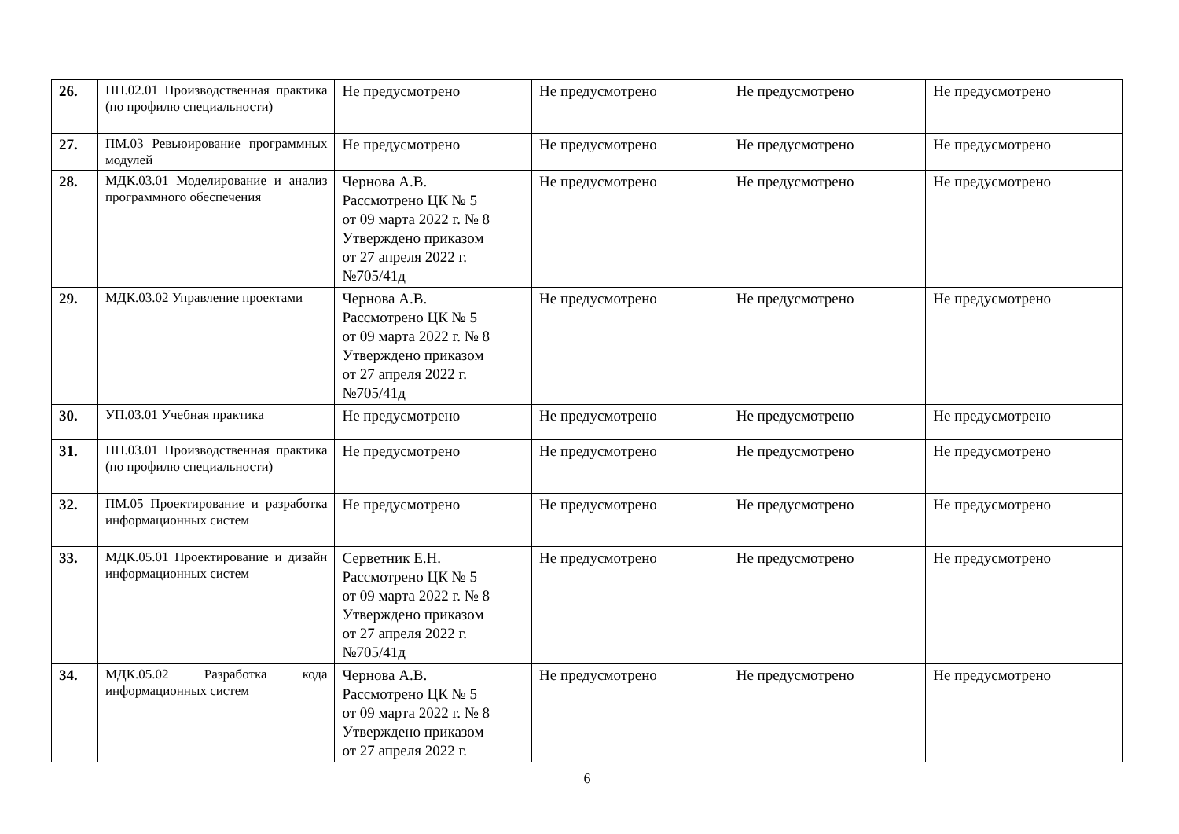| 26. | ПП.02.01 Производственная практика (по профилю специальности) | Не предусмотрено | Не предусмотрено | Не предусмотрено | Не предусмотрено |
| 27. | ПМ.03 Ревьюирование программных модулей | Не предусмотрено | Не предусмотрено | Не предусмотрено | Не предусмотрено |
| 28. | МДК.03.01 Моделирование и анализ программного обеспечения | Чернова А.В. Рассмотрено ЦК № 5 от 09 марта 2022 г. № 8 Утверждено приказом от 27 апреля 2022 г. №705/41д | Не предусмотрено | Не предусмотрено | Не предусмотрено |
| 29. | МДК.03.02 Управление проектами | Чернова А.В. Рассмотрено ЦК № 5 от 09 марта 2022 г. № 8 Утверждено приказом от 27 апреля 2022 г. №705/41д | Не предусмотрено | Не предусмотрено | Не предусмотрено |
| 30. | УП.03.01 Учебная практика | Не предусмотрено | Не предусмотрено | Не предусмотрено | Не предусмотрено |
| 31. | ПП.03.01 Производственная практика (по профилю специальности) | Не предусмотрено | Не предусмотрено | Не предусмотрено | Не предусмотрено |
| 32. | ПМ.05 Проектирование и разработка информационных систем | Не предусмотрено | Не предусмотрено | Не предусмотрено | Не предусмотрено |
| 33. | МДК.05.01 Проектирование и дизайн информационных систем | Серветник Е.Н. Рассмотрено ЦК № 5 от 09 марта 2022 г. № 8 Утверждено приказом от 27 апреля 2022 г. №705/41д | Не предусмотрено | Не предусмотрено | Не предусмотрено |
| 34. | МДК.05.02 Разработка кода информационных систем | Чернова А.В. Рассмотрено ЦК № 5 от 09 марта 2022 г. № 8 Утверждено приказом от 27 апреля 2022 г. | Не предусмотрено | Не предусмотрено | Не предусмотрено |
6